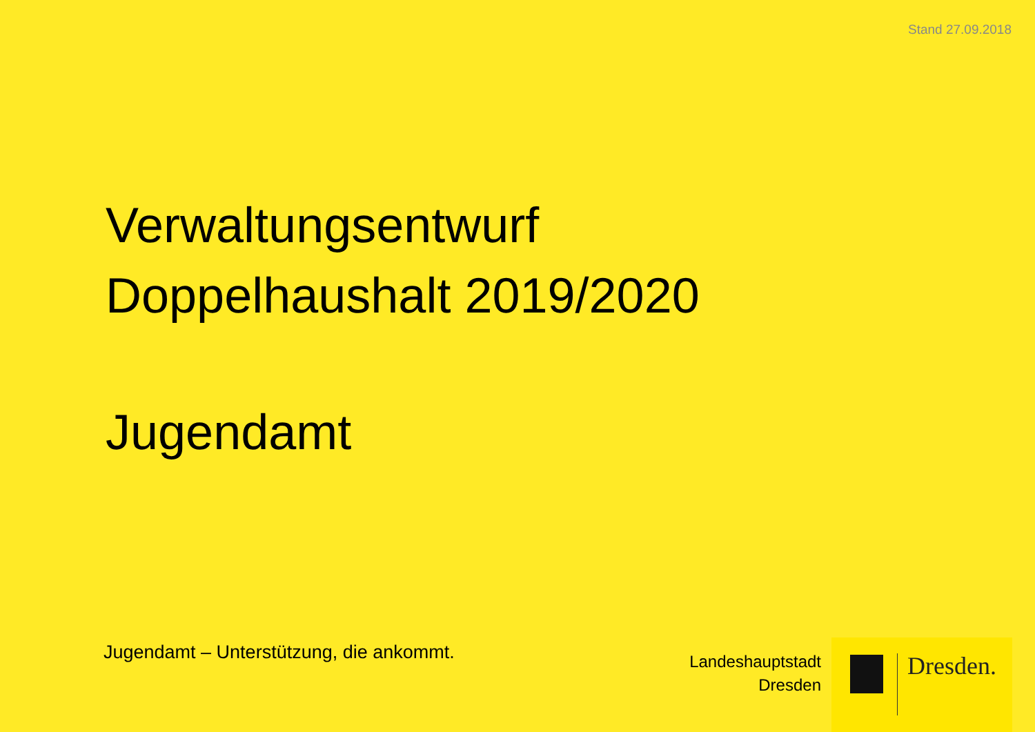Stand 27.09.2018
Verwaltungsentwurf
Doppelhaushalt 2019/2020
Jugendamt
Jugendamt – Unterstützung, die ankommt.
Landeshauptstadt
Dresden
Dresden.